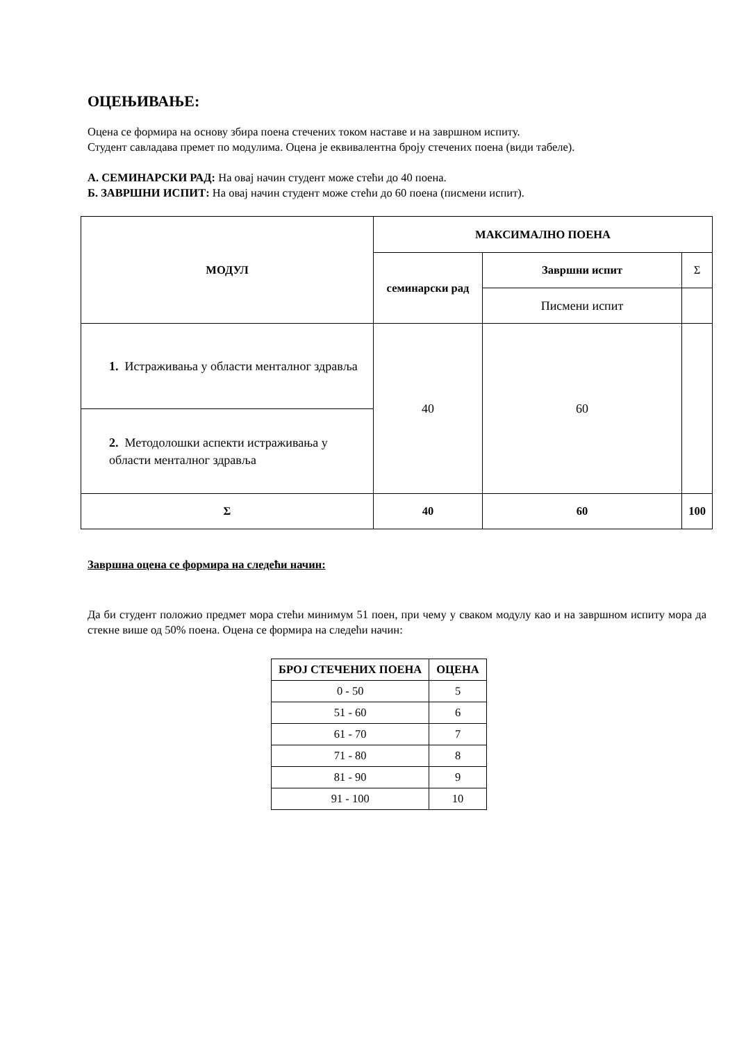ОЦЕЊИВАЊЕ:
Оцена се формира на основу збира поена стечених током наставе и на завршном испиту.
Студент савладава премет по модулима. Оцена је еквивалентна броју стечених поена (види табеле).
А. СЕМИНАРСКИ РАД: На овај начин студент може стећи до 40 поена.
Б. ЗАВРШНИ ИСПИТ: На овај начин студент може стећи до 60 поена (писмени испит).
| МОДУЛ | МАКСИМАЛНО ПОЕНА | | |
| --- | --- | --- | --- |
| | семинарски рад | Завршни испит | Σ |
| | | Писмени испит | |
| 1. Истраживања у области менталног здравља | 40 | 60 | |
| 2. Методолошки аспекти истраживања у области менталног здравља | | | |
| Σ | 40 | 60 | 100 |
Завршна оцена се формира на следећи начин:
Да би студент положио предмет мора стећи минимум 51 поен, при чему у сваком модулу као и на завршном испиту мора да стекне више од 50% поена. Оцена се формира на следећи начин:
| БРОЈ СТЕЧЕНИХ ПОЕНА | ОЦЕНА |
| --- | --- |
| 0 - 50 | 5 |
| 51 - 60 | 6 |
| 61 - 70 | 7 |
| 71 - 80 | 8 |
| 81 - 90 | 9 |
| 91 - 100 | 10 |